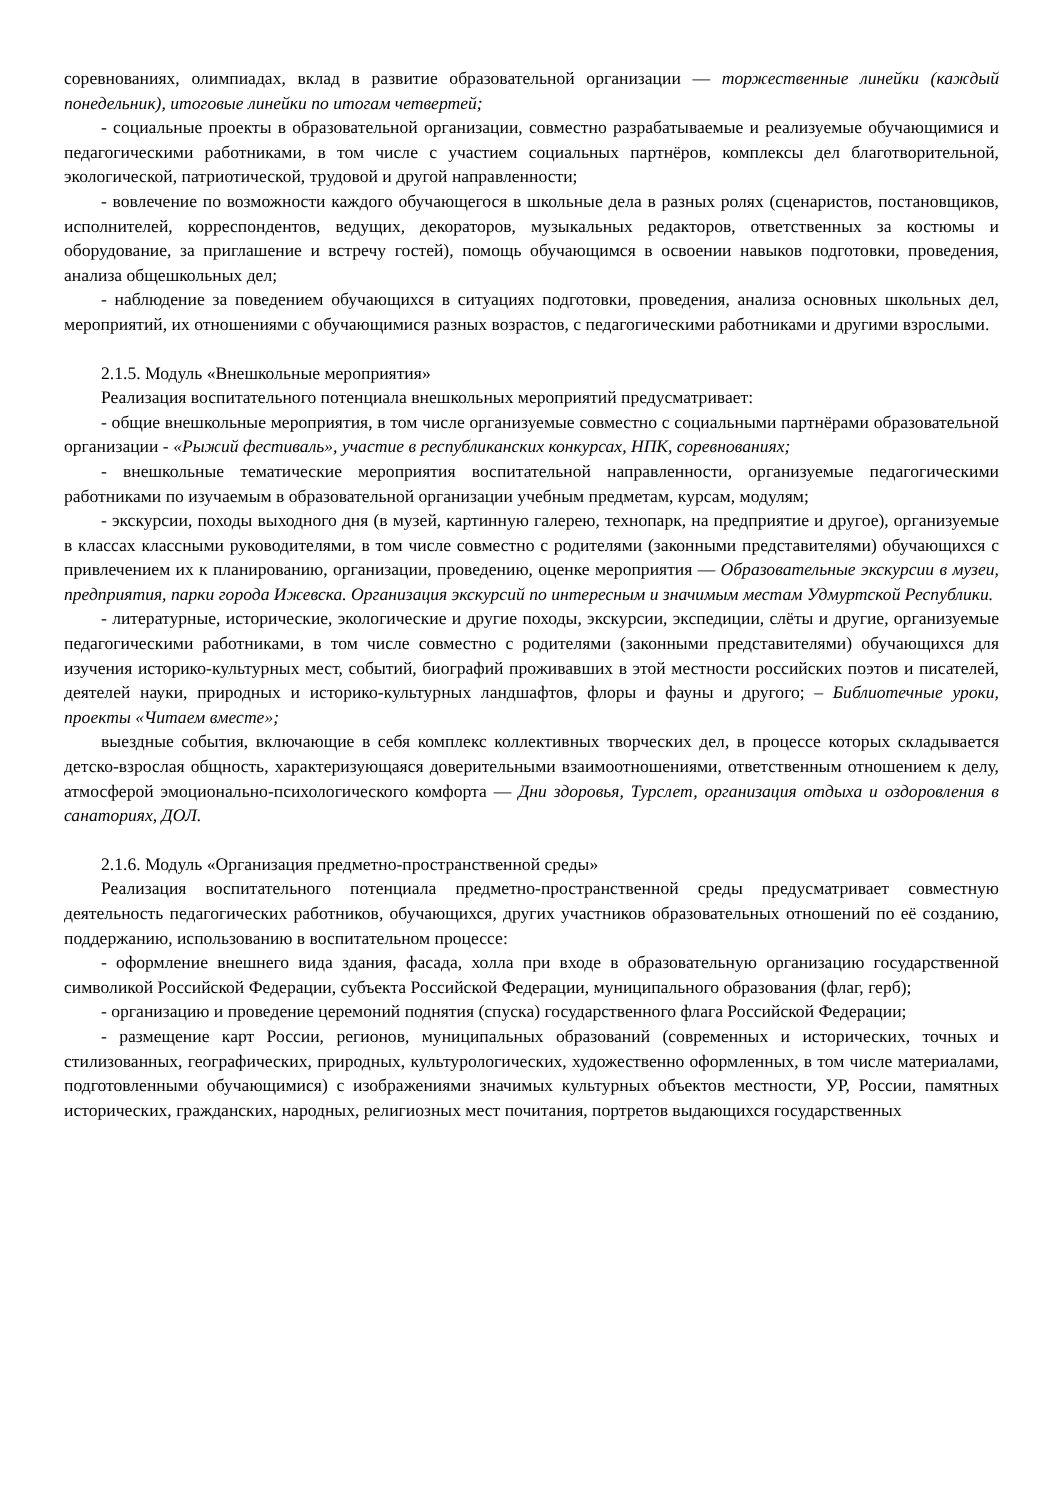соревнованиях, олимпиадах, вклад в развитие образовательной организации — торжественные линейки (каждый понедельник), итоговые линейки по итогам четвертей;
- социальные проекты в образовательной организации, совместно разрабатываемые и реализуемые обучающимися и педагогическими работниками, в том числе с участием социальных партнёров, комплексы дел благотворительной, экологической, патриотической, трудовой и другой направленности;
- вовлечение по возможности каждого обучающегося в школьные дела в разных ролях (сценаристов, постановщиков, исполнителей, корреспондентов, ведущих, декораторов, музыкальных редакторов, ответственных за костюмы и оборудование, за приглашение и встречу гостей), помощь обучающимся в освоении навыков подготовки, проведения, анализа общешкольных дел;
- наблюдение за поведением обучающихся в ситуациях подготовки, проведения, анализа основных школьных дел, мероприятий, их отношениями с обучающимися разных возрастов, с педагогическими работниками и другими взрослыми.
2.1.5. Модуль «Внешкольные мероприятия»
Реализация воспитательного потенциала внешкольных мероприятий предусматривает:
- общие внешкольные мероприятия, в том числе организуемые совместно с социальными партнёрами образовательной организации - «Рыжий фестиваль», участие в республиканских конкурсах, НПК, соревнованиях;
- внешкольные тематические мероприятия воспитательной направленности, организуемые педагогическими работниками по изучаемым в образовательной организации учебным предметам, курсам, модулям;
- экскурсии, походы выходного дня (в музей, картинную галерею, технопарк, на предприятие и другое), организуемые в классах классными руководителями, в том числе совместно с родителями (законными представителями) обучающихся с привлечением их к планированию, организации, проведению, оценке мероприятия — Образовательные экскурсии в музеи, предприятия, парки города Ижевска. Организация экскурсий по интересным и значимым местам Удмуртской Республики.
- литературные, исторические, экологические и другие походы, экскурсии, экспедиции, слёты и другие, организуемые педагогическими работниками, в том числе совместно с родителями (законными представителями) обучающихся для изучения историко-культурных мест, событий, биографий проживавших в этой местности российских поэтов и писателей, деятелей науки, природных и историко-культурных ландшафтов, флоры и фауны и другого; – Библиотечные уроки, проекты «Читаем вместе»;
выездные события, включающие в себя комплекс коллективных творческих дел, в процессе которых складывается детско-взрослая общность, характеризующаяся доверительными взаимоотношениями, ответственным отношением к делу, атмосферой эмоционально-психологического комфорта — Дни здоровья, Турслет, организация отдыха и оздоровления в санаториях, ДОЛ.
2.1.6. Модуль «Организация предметно-пространственной среды»
Реализация воспитательного потенциала предметно-пространственной среды предусматривает совместную деятельность педагогических работников, обучающихся, других участников образовательных отношений по её созданию, поддержанию, использованию в воспитательном процессе:
- оформление внешнего вида здания, фасада, холла при входе в образовательную организацию государственной символикой Российской Федерации, субъекта Российской Федерации, муниципального образования (флаг, герб);
- организацию и проведение церемоний поднятия (спуска) государственного флага Российской Федерации;
- размещение карт России, регионов, муниципальных образований (современных и исторических, точных и стилизованных, географических, природных, культурологических, художественно оформленных, в том числе материалами, подготовленными обучающимися) с изображениями значимых культурных объектов местности, УР, России, памятных исторических, гражданских, народных, религиозных мест почитания, портретов выдающихся государственных